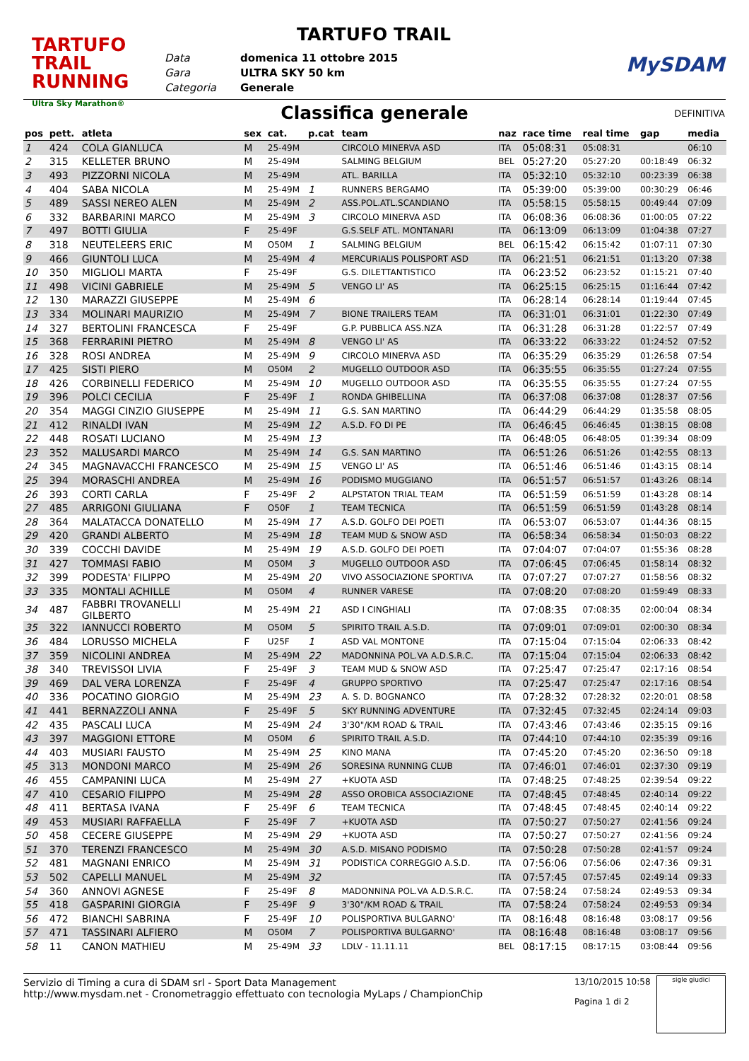TARTUFO TRAIL
RUNNING
Ultra Sky Marathon®
TARTUFO TRAIL
Data
Gara
Categoria
domenica 11 ottobre 2015
ULTRA SKY 50 km
Generale
MySDAM
Classifica generale DEFINITIVA
| pos | pett. | atleta | sex | cat. | p.cat | team | naz | race time | real time | gap | media |
| --- | --- | --- | --- | --- | --- | --- | --- | --- | --- | --- | --- |
| 1 | 424 | COLA GIANLUCA | M | 25-49M | | CIRCOLO MINERVA ASD | ITA | 05:08:31 | 05:08:31 | | 06:10 |
| 2 | 315 | KELLETER BRUNO | M | 25-49M | | SALMING BELGIUM | BEL | 05:27:20 | 05:27:20 | 00:18:49 | 06:32 |
| 3 | 493 | PIZZORNI NICOLA | M | 25-49M | | ATL. BARILLA | ITA | 05:32:10 | 05:32:10 | 00:23:39 | 06:38 |
| 4 | 404 | SABA NICOLA | M | 25-49M | 1 | RUNNERS BERGAMO | ITA | 05:39:00 | 05:39:00 | 00:30:29 | 06:46 |
| 5 | 489 | SASSI NEREO ALEN | M | 25-49M | 2 | ASS.POL.ATL.SCANDIANO | ITA | 05:58:15 | 05:58:15 | 00:49:44 | 07:09 |
| 6 | 332 | BARBARINI MARCO | M | 25-49M | 3 | CIRCOLO MINERVA ASD | ITA | 06:08:36 | 06:08:36 | 01:00:05 | 07:22 |
| 7 | 497 | BOTTI GIULIA | F | 25-49F | | G.S.SELF ATL. MONTANARI | ITA | 06:13:09 | 06:13:09 | 01:04:38 | 07:27 |
| 8 | 318 | NEUTELEERS ERIC | M | O50M | 1 | SALMING BELGIUM | BEL | 06:15:42 | 06:15:42 | 01:07:11 | 07:30 |
| 9 | 466 | GIUNTOLI LUCA | M | 25-49M | 4 | MERCURIALIS POLISPORT ASD | ITA | 06:21:51 | 06:21:51 | 01:13:20 | 07:38 |
| 10 | 350 | MIGLIOLI MARTA | F | 25-49F | | G.S. DILETTANTISTICO | ITA | 06:23:52 | 06:23:52 | 01:15:21 | 07:40 |
| 11 | 498 | VICINI GABRIELE | M | 25-49M | 5 | VENGO LI' AS | ITA | 06:25:15 | 06:25:15 | 01:16:44 | 07:42 |
| 12 | 130 | MARAZZI GIUSEPPE | M | 25-49M | 6 | | ITA | 06:28:14 | 06:28:14 | 01:19:44 | 07:45 |
| 13 | 334 | MOLINARI MAURIZIO | M | 25-49M | 7 | BIONE TRAILERS TEAM | ITA | 06:31:01 | 06:31:01 | 01:22:30 | 07:49 |
| 14 | 327 | BERTOLINI FRANCESCA | F | 25-49F | | G.P. PUBBLICA ASS.NZA | ITA | 06:31:28 | 06:31:28 | 01:22:57 | 07:49 |
| 15 | 368 | FERRARINI PIETRO | M | 25-49M | 8 | VENGO LI' AS | ITA | 06:33:22 | 06:33:22 | 01:24:52 | 07:52 |
| 16 | 328 | ROSI ANDREA | M | 25-49M | 9 | CIRCOLO MINERVA ASD | ITA | 06:35:29 | 06:35:29 | 01:26:58 | 07:54 |
| 17 | 425 | SISTI PIERO | M | O50M | 2 | MUGELLO OUTDOOR ASD | ITA | 06:35:55 | 06:35:55 | 01:27:24 | 07:55 |
| 18 | 426 | CORBINELLI FEDERICO | M | 25-49M | 10 | MUGELLO OUTDOOR ASD | ITA | 06:35:55 | 06:35:55 | 01:27:24 | 07:55 |
| 19 | 396 | POLCI CECILIA | F | 25-49F | 1 | RONDA GHIBELLINA | ITA | 06:37:08 | 06:37:08 | 01:28:37 | 07:56 |
| 20 | 354 | MAGGI CINZIO GIUSEPPE | M | 25-49M | 11 | G.S. SAN MARTINO | ITA | 06:44:29 | 06:44:29 | 01:35:58 | 08:05 |
| 21 | 412 | RINALDI IVAN | M | 25-49M | 12 | A.S.D. FO DI PE | ITA | 06:46:45 | 06:46:45 | 01:38:15 | 08:08 |
| 22 | 448 | ROSATI LUCIANO | M | 25-49M | 13 | | ITA | 06:48:05 | 06:48:05 | 01:39:34 | 08:09 |
| 23 | 352 | MALUSARDI MARCO | M | 25-49M | 14 | G.S. SAN MARTINO | ITA | 06:51:26 | 06:51:26 | 01:42:55 | 08:13 |
| 24 | 345 | MAGNAVACCHI FRANCESCO | M | 25-49M | 15 | VENGO LI' AS | ITA | 06:51:46 | 06:51:46 | 01:43:15 | 08:14 |
| 25 | 394 | MORASCHI ANDREA | M | 25-49M | 16 | PODISMO MUGGIANO | ITA | 06:51:57 | 06:51:57 | 01:43:26 | 08:14 |
| 26 | 393 | CORTI CARLA | F | 25-49F | 2 | ALPSTATON TRIAL TEAM | ITA | 06:51:59 | 06:51:59 | 01:43:28 | 08:14 |
| 27 | 485 | ARRIGONI GIULIANA | F | O50F | 1 | TEAM TECNICA | ITA | 06:51:59 | 06:51:59 | 01:43:28 | 08:14 |
| 28 | 364 | MALATACCA DONATELLO | M | 25-49M | 17 | A.S.D. GOLFO DEI POETI | ITA | 06:53:07 | 06:53:07 | 01:44:36 | 08:15 |
| 29 | 420 | GRANDI ALBERTO | M | 25-49M | 18 | TEAM MUD & SNOW ASD | ITA | 06:58:34 | 06:58:34 | 01:50:03 | 08:22 |
| 30 | 339 | COCCHI DAVIDE | M | 25-49M | 19 | A.S.D. GOLFO DEI POETI | ITA | 07:04:07 | 07:04:07 | 01:55:36 | 08:28 |
| 31 | 427 | TOMMASI FABIO | M | O50M | 3 | MUGELLO OUTDOOR ASD | ITA | 07:06:45 | 07:06:45 | 01:58:14 | 08:32 |
| 32 | 399 | PODESTA' FILIPPO | M | 25-49M | 20 | VIVO ASSOCIAZIONE SPORTIVA | ITA | 07:07:27 | 07:07:27 | 01:58:56 | 08:32 |
| 33 | 335 | MONTALI ACHILLE | M | O50M | 4 | RUNNER VARESE | ITA | 07:08:20 | 07:08:20 | 01:59:49 | 08:33 |
| 34 | 487 | FABBRI TROVANELLI GILBERTO | M | 25-49M | 21 | ASD I CINGHIALI | ITA | 07:08:35 | 07:08:35 | 02:00:04 | 08:34 |
| 35 | 322 | IANNUCCI ROBERTO | M | O50M | 5 | SPIRITO TRAIL A.S.D. | ITA | 07:09:01 | 07:09:01 | 02:00:30 | 08:34 |
| 36 | 484 | LORUSSO MICHELA | F | U25F | 1 | ASD VAL MONTONE | ITA | 07:15:04 | 07:15:04 | 02:06:33 | 08:42 |
| 37 | 359 | NICOLINI ANDREA | M | 25-49M | 22 | MADONNINA POL.VA A.D.S.R.C. | ITA | 07:15:04 | 07:15:04 | 02:06:33 | 08:42 |
| 38 | 340 | TREVISSOI LIVIA | F | 25-49F | 3 | TEAM MUD & SNOW ASD | ITA | 07:25:47 | 07:25:47 | 02:17:16 | 08:54 |
| 39 | 469 | DAL VERA LORENZA | F | 25-49F | 4 | GRUPPO SPORTIVO | ITA | 07:25:47 | 07:25:47 | 02:17:16 | 08:54 |
| 40 | 336 | POCATINO GIORGIO | M | 25-49M | 23 | A. S. D. BOGNANCO | ITA | 07:28:32 | 07:28:32 | 02:20:01 | 08:58 |
| 41 | 441 | BERNAZZOLI ANNA | F | 25-49F | 5 | SKY RUNNING ADVENTURE | ITA | 07:32:45 | 07:32:45 | 02:24:14 | 09:03 |
| 42 | 435 | PASCALI LUCA | M | 25-49M | 24 | 3'30"/KM ROAD & TRAIL | ITA | 07:43:46 | 07:43:46 | 02:35:15 | 09:16 |
| 43 | 397 | MAGGIONI ETTORE | M | O50M | 6 | SPIRITO TRAIL A.S.D. | ITA | 07:44:10 | 07:44:10 | 02:35:39 | 09:16 |
| 44 | 403 | MUSIARI FAUSTO | M | 25-49M | 25 | KINO MANA | ITA | 07:45:20 | 07:45:20 | 02:36:50 | 09:18 |
| 45 | 313 | MONDONI MARCO | M | 25-49M | 26 | SORESINA RUNNING CLUB | ITA | 07:46:01 | 07:46:01 | 02:37:30 | 09:19 |
| 46 | 455 | CAMPANINI LUCA | M | 25-49M | 27 | +KUOTA ASD | ITA | 07:48:25 | 07:48:25 | 02:39:54 | 09:22 |
| 47 | 410 | CESARIO FILIPPO | M | 25-49M | 28 | ASSO OROBICA ASSOCIAZIONE | ITA | 07:48:45 | 07:48:45 | 02:40:14 | 09:22 |
| 48 | 411 | BERTASA IVANA | F | 25-49F | 6 | TEAM TECNICA | ITA | 07:48:45 | 07:48:45 | 02:40:14 | 09:22 |
| 49 | 453 | MUSIARI RAFFAELLA | F | 25-49F | 7 | +KUOTA ASD | ITA | 07:50:27 | 07:50:27 | 02:41:56 | 09:24 |
| 50 | 458 | CECERE GIUSEPPE | M | 25-49M | 29 | +KUOTA ASD | ITA | 07:50:27 | 07:50:27 | 02:41:56 | 09:24 |
| 51 | 370 | TERENZI FRANCESCO | M | 25-49M | 30 | A.S.D. MISANO PODISMO | ITA | 07:50:28 | 07:50:28 | 02:41:57 | 09:24 |
| 52 | 481 | MAGNANI ENRICO | M | 25-49M | 31 | PODISTICA CORREGGIO A.S.D. | ITA | 07:56:06 | 07:56:06 | 02:47:36 | 09:31 |
| 53 | 502 | CAPELLI MANUEL | M | 25-49M | 32 | | ITA | 07:57:45 | 07:57:45 | 02:49:14 | 09:33 |
| 54 | 360 | ANNOVI AGNESE | F | 25-49F | 8 | MADONNINA POL.VA A.D.S.R.C. | ITA | 07:58:24 | 07:58:24 | 02:49:53 | 09:34 |
| 55 | 418 | GASPARINI GIORGIA | F | 25-49F | 9 | 3'30"/KM ROAD & TRAIL | ITA | 07:58:24 | 07:58:24 | 02:49:53 | 09:34 |
| 56 | 472 | BIANCHI SABRINA | F | 25-49F | 10 | POLISPORTIVA BULGARNO' | ITA | 08:16:48 | 08:16:48 | 03:08:17 | 09:56 |
| 57 | 471 | TASSINARI ALFIERO | M | O50M | 7 | POLISPORTIVA BULGARNO' | ITA | 08:16:48 | 08:16:48 | 03:08:17 | 09:56 |
| 58 | 11 | CANON MATHIEU | M | 25-49M | 33 | LDLV - 11.11.11 | BEL | 08:17:15 | 08:17:15 | 03:08:44 | 09:56 |
Servizio di Timing a cura di SDAM srl - Sport Data Management
http://www.mysdam.net - Cronometraggio effettuato con tecnologia MyLaps / ChampionChip
13/10/2015 10:58
Pagina 1 di 2
sigle giudici